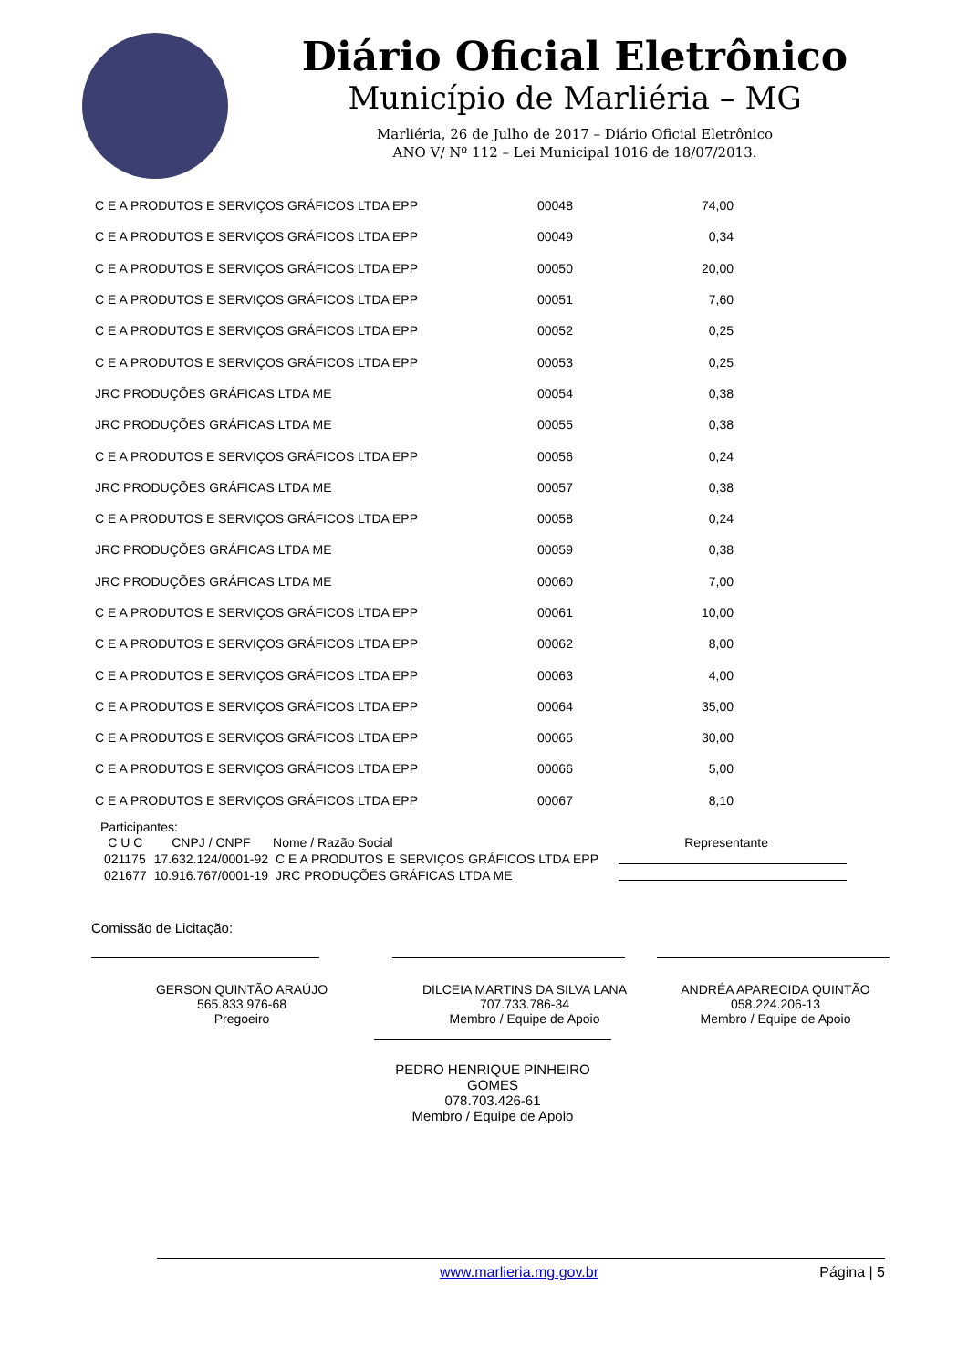Diário Oficial Eletrônico
Município de Marliéria – MG
Marliéria, 26 de Julho de 2017 – Diário Oficial Eletrônico
ANO V/ Nº 112 – Lei Municipal 1016 de 18/07/2013.
| C E A PRODUTOS E SERVIÇOS GRÁFICOS LTDA EPP | 00048 | 74,00 |
| C E A PRODUTOS E SERVIÇOS GRÁFICOS LTDA EPP | 00049 | 0,34 |
| C E A PRODUTOS E SERVIÇOS GRÁFICOS LTDA EPP | 00050 | 20,00 |
| C E A PRODUTOS E SERVIÇOS GRÁFICOS LTDA EPP | 00051 | 7,60 |
| C E A PRODUTOS E SERVIÇOS GRÁFICOS LTDA EPP | 00052 | 0,25 |
| C E A PRODUTOS E SERVIÇOS GRÁFICOS LTDA EPP | 00053 | 0,25 |
| JRC PRODUÇÕES GRÁFICAS LTDA ME | 00054 | 0,38 |
| JRC PRODUÇÕES GRÁFICAS LTDA ME | 00055 | 0,38 |
| C E A PRODUTOS E SERVIÇOS GRÁFICOS LTDA EPP | 00056 | 0,24 |
| JRC PRODUÇÕES GRÁFICAS LTDA ME | 00057 | 0,38 |
| C E A PRODUTOS E SERVIÇOS GRÁFICOS LTDA EPP | 00058 | 0,24 |
| JRC PRODUÇÕES GRÁFICAS LTDA ME | 00059 | 0,38 |
| JRC PRODUÇÕES GRÁFICAS LTDA ME | 00060 | 7,00 |
| C E A PRODUTOS E SERVIÇOS GRÁFICOS LTDA EPP | 00061 | 10,00 |
| C E A PRODUTOS E SERVIÇOS GRÁFICOS LTDA EPP | 00062 | 8,00 |
| C E A PRODUTOS E SERVIÇOS GRÁFICOS LTDA EPP | 00063 | 4,00 |
| C E A PRODUTOS E SERVIÇOS GRÁFICOS LTDA EPP | 00064 | 35,00 |
| C E A PRODUTOS E SERVIÇOS GRÁFICOS LTDA EPP | 00065 | 30,00 |
| C E A PRODUTOS E SERVIÇOS GRÁFICOS LTDA EPP | 00066 | 5,00 |
| C E A PRODUTOS E SERVIÇOS GRÁFICOS LTDA EPP | 00067 | 8,10 |
Participantes:
| C U C | CNPJ / CNPF | Nome / Razão Social | Representante |
| --- | --- | --- | --- |
| 021175 | 17.632.124/0001-92 | C E A PRODUTOS E SERVIÇOS GRÁFICOS LTDA EPP | |
| 021677 | 10.916.767/0001-19 | JRC PRODUÇÕES GRÁFICAS LTDA ME | |
Comissão de Licitação:
GERSON QUINTÃO ARAÚJO
565.833.976-68
Pregoeiro
DILCEIA MARTINS DA SILVA LANA
707.733.786-34
Membro / Equipe de Apoio
ANDRÉA APARECIDA QUINTÃO
058.224.206-13
Membro / Equipe de Apoio
PEDRO HENRIQUE PINHEIRO GOMES
078.703.426-61
Membro / Equipe de Apoio
www.marlieria.mg.gov.br Página | 5